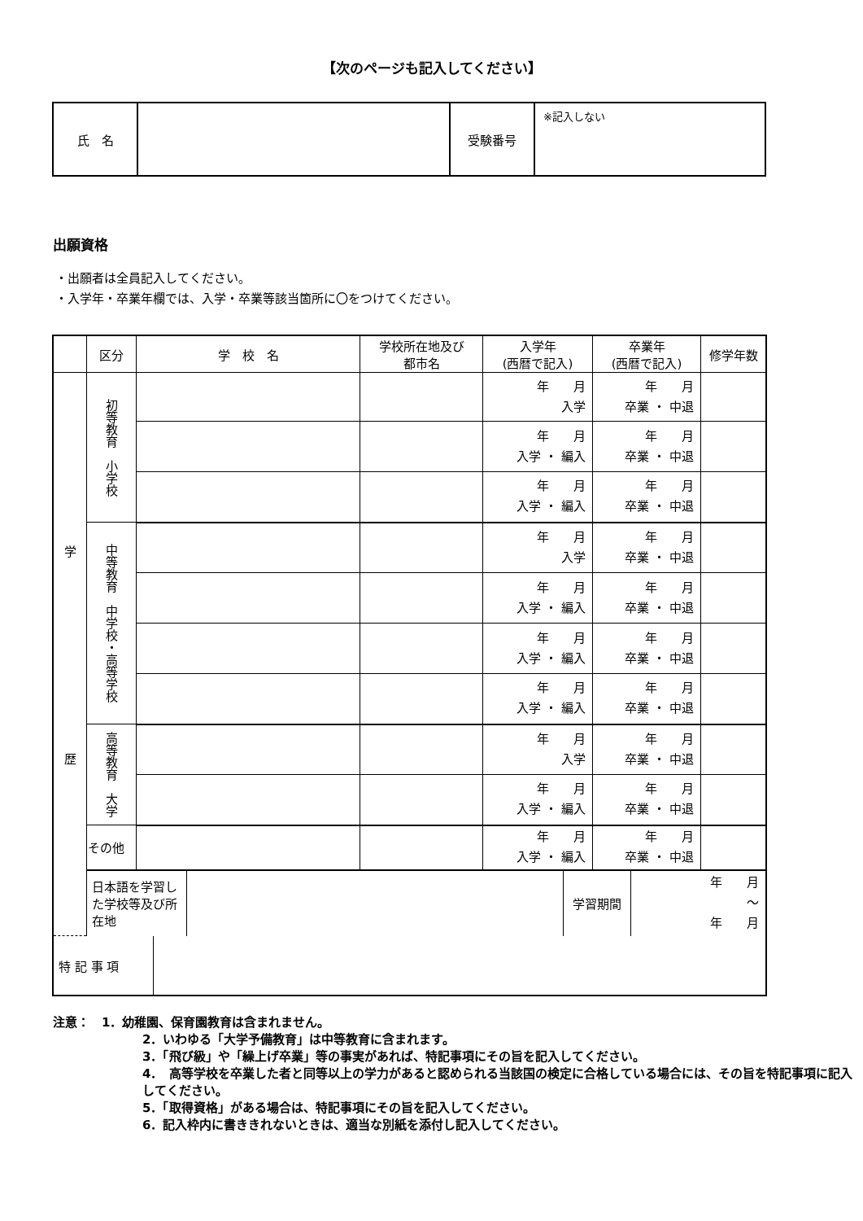【次のページも記入してください】
| 氏 名 | | 受験番号 | ※記入しない |
出願資格
・出願者は全員記入してください。
・入学年・卒業年欄では、入学・卒業等該当箇所に〇をつけてください。
| | 区分 | 学 校 名 | 学校所在地及び 都市名 | 入学年 (西暦で記入) | 卒業年 (西暦で記入) | 修学年数 |
| --- | --- | --- | --- | --- | --- | --- |
| 学 歴 | 初等教育 小学校 | | | 年 月 入学 | 年 月 卒業 ・ 中退 | |
| | | | | 年 月 入学 ・ 編入 | 年 月 卒業 ・ 中退 | |
| | | | | 年 月 入学 ・ 編入 | 年 月 卒業 ・ 中退 | |
| | 中等教育 中学校・高等学校 | | | 年 月 入学 | 年 月 卒業 ・ 中退 | |
| | | | | 年 月 入学 ・ 編入 | 年 月 卒業 ・ 中退 | |
| | | | | 年 月 入学 ・ 編入 | 年 月 卒業 ・ 中退 | |
| | | | | 年 月 入学 ・ 編入 | 年 月 卒業 ・ 中退 | |
| | 高等教育 大学 | | | 年 月 入学 | 年 月 卒業 ・ 中退 | |
| | | | | 年 月 入学 ・ 編入 | 年 月 卒業 ・ 中退 | |
| | その他 | | | 年 月 入学 ・ 編入 | 年 月 卒業 ・ 中退 | |
| | / 日本語を学習した学校等及び所在地 / / 学習期間 / 年 月 〜 年 月 / | | | | | |
| / 特 記 事 項 / / | | | | | | |
注意：　1．幼稚園、保育園教育は含まれません。
2．いわゆる「大学予備教育」は中等教育に含まれます。
3．「飛び級」や「繰上げ卒業」等の事実があれば、特記事項にその旨を記入してください。
4．　高等学校を卒業した者と同等以上の学力があると認められる当該国の検定に合格している場合には、その旨を特記事項に記入してください。
5．「取得資格」がある場合は、特記事項にその旨を記入してください。
6．記入枠内に書ききれないときは、適当な別紙を添付し記入してください。